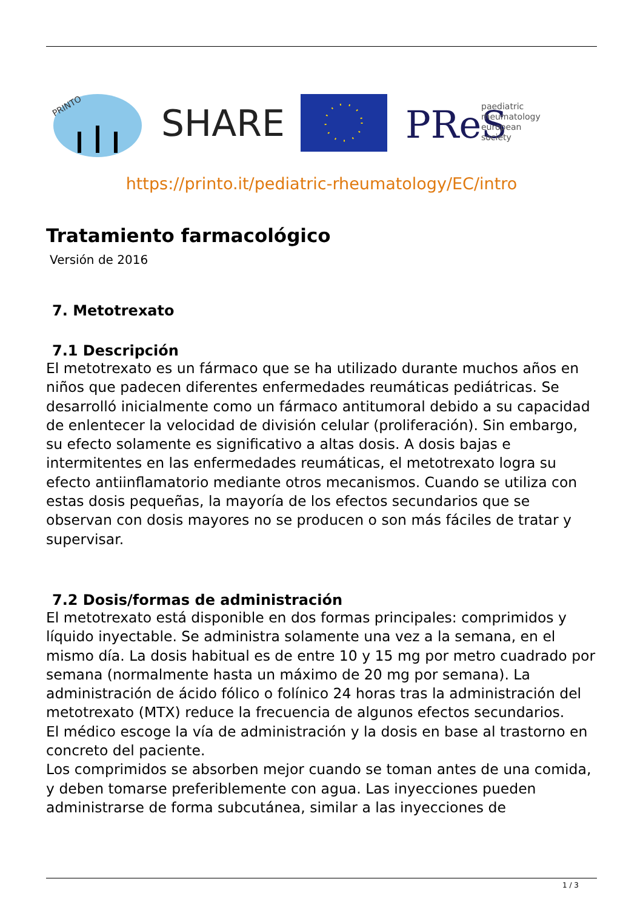PRINTO
SHARE
PReS
paediatric
rheumatology
european
society
https://printo.it/pediatric-rheumatology/EC/intro
Tratamiento farmacológico
Versión de 2016
7. Metotrexato
7.1 Descripción
El metotrexato es un fármaco que se ha utilizado durante muchos años en niños que padecen diferentes enfermedades reumáticas pediátricas. Se desarrolló inicialmente como un fármaco antitumoral debido a su capacidad de enlentecer la velocidad de división celular (proliferación). Sin embargo, su efecto solamente es significativo a altas dosis. A dosis bajas e intermitentes en las enfermedades reumáticas, el metotrexato logra su efecto antiinflamatorio mediante otros mecanismos. Cuando se utiliza con estas dosis pequeñas, la mayoría de los efectos secundarios que se observan con dosis mayores no se producen o son más fáciles de tratar y supervisar.
7.2 Dosis/formas de administración
El metotrexato está disponible en dos formas principales: comprimidos y líquido inyectable. Se administra solamente una vez a la semana, en el mismo día. La dosis habitual es de entre 10 y 15 mg por metro cuadrado por semana (normalmente hasta un máximo de 20 mg por semana). La administración de ácido fólico o folínico 24 horas tras la administración del metotrexato (MTX) reduce la frecuencia de algunos efectos secundarios.
El médico escoge la vía de administración y la dosis en base al trastorno en concreto del paciente.
Los comprimidos se absorben mejor cuando se toman antes de una comida, y deben tomarse preferiblemente con agua. Las inyecciones pueden administrarse de forma subcutánea, similar a las inyecciones de
1 / 3